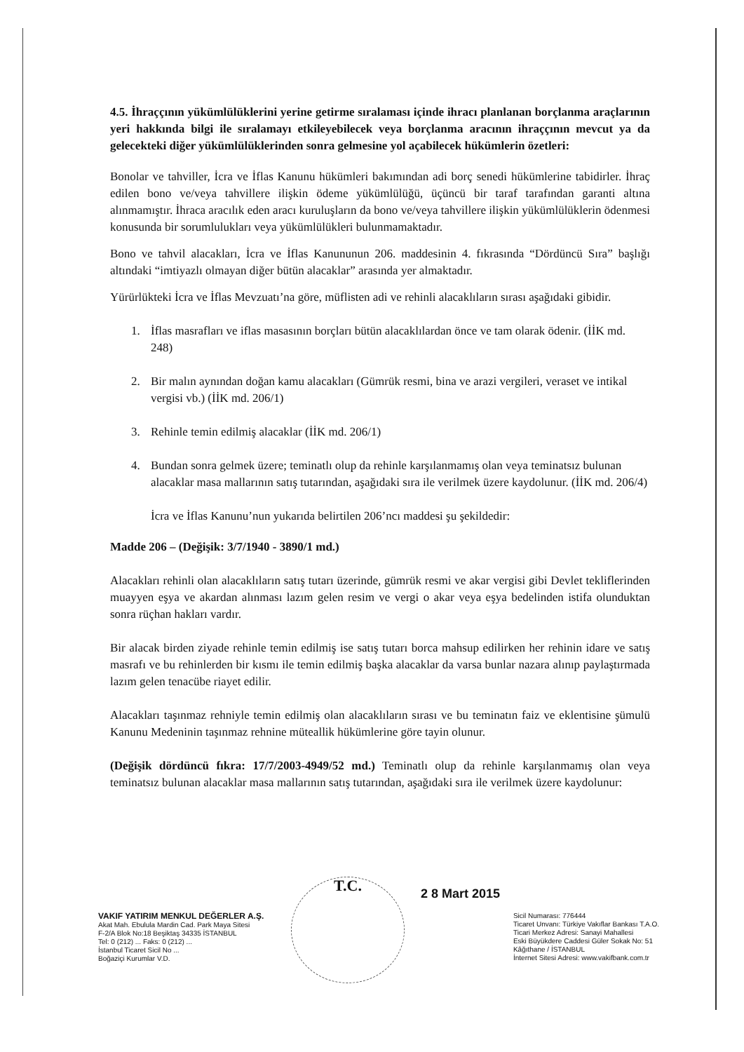4.5. İhraççının yükümlülüklerini yerine getirme sıralaması içinde ihracı planlanan borçlanma araçlarının yeri hakkında bilgi ile sıralamayı etkileyebilecek veya borçlanma aracının ihraççının mevcut ya da gelecekteki diğer yükümlülüklerinden sonra gelmesine yol açabilecek hükümlerin özetleri:
Bonolar ve tahviller, İcra ve İflas Kanunu hükümleri bakımından adi borç senedi hükümlerine tabidirler. İhraç edilen bono ve/veya tahvillere ilişkin ödeme yükümlülüğü, üçüncü bir taraf tarafından garanti altına alınmamıştır. İhraca aracılık eden aracı kuruluşların da bono ve/veya tahvillere ilişkin yükümlülüklerin ödenmesi konusunda bir sorumlulukları veya yükümlülükleri bulunmamaktadır.
Bono ve tahvil alacakları, İcra ve İflas Kanununun 206. maddesinin 4. fıkrasında “Dördüncü Sıra” başlığı altındaki “imtiyazlı olmayan diğer bütün alacaklar” arasında yer almaktadır.
Yürürlükteki İcra ve İflas Mevzuatı’na göre, müflisten adi ve rehinli alacaklıların sırası aşağıdaki gibidir.
1. İflas masrafları ve iflas masasının borçları bütün alacaklılardan önce ve tam olarak ödenir. (İİK md. 248)
2. Bir malın aynından doğan kamu alacakları (Gümrük resmi, bina ve arazi vergileri, veraset ve intikal vergisi vb.) (İİK md. 206/1)
3. Rehinle temin edilmiş alacaklar (İİK md. 206/1)
4. Bundan sonra gelmek üzere; teminatlı olup da rehinle karşılanmamış olan veya teminatsız bulunan alacaklar masa mallarının satış tutarından, aşağıdaki sıra ile verilmek üzere kaydolunur. (İİK md. 206/4)
İcra ve İflas Kanunu’nun yukarıda belirtilen 206’ncı maddesi şu şekildedir:
Madde 206 – (Değişik: 3/7/1940 - 3890/1 md.)
Alacakları rehinli olan alacaklıların satış tutarı üzerinde, gümrük resmi ve akar vergisi gibi Devlet tekliflerinden muayyen eşya ve akardan alınması lazım gelen resim ve vergi o akar veya eşya bedelinden istifa olunduktan sonra rüçhan hakları vardır.
Bir alacak birden ziyade rehinle temin edilmiş ise satış tutarı borca mahsup edilirken her rehinin idare ve satış masrafı ve bu rehinlerden bir kısmı ile temin edilmiş başka alacaklar da varsa bunlar nazara alınıp paylaştırmada lazım gelen tenacübe riayet edilir.
Alacakları taşınmaz rehniyle temin edilmiş olan alacaklıların sırası ve bu teminatın faiz ve eklentisine şümulü Kanunu Medeninin taşınmaz rehnine müteallik hükümlerine göre tayin olunur.
(Değişik dördüncü fıkra: 17/7/2003-4949/52 md.) Teminatlı olup da rehinle karşılanmamış olan veya teminatsız bulunan alacaklar masa mallarının satış tutarından, aşağıdaki sıra ile verilmek üzere kaydolunur:
T.C. 2 8 Mart 2015
VAKIF YATIRIM MENKUL DEĞERLER A.Ş.
Akat Mah. Ebulula Mardin Cad. Park Maya Sitesi
F-2/A Blok No:18 Beşiktaş 34335 İSTANBUL
Tel: 0 (212) ... Faks: 0 (212) ...
İstanbul Ticaret Sicil No ...
Boğaziçi Kurumlar V.D.
Sicil Numarası: 776444
Ticaret Unvanı: Türkiye Vakıflar Bankası T.A.O.
Ticari Merkez Adresi: Sanayi Mahallesi
Eski Büyükdere Caddesi Güler Sokak No: 51
Kâğıthane / İSTANBUL
İnternet Sitesi Adresi: www.vakifbank.com.tr